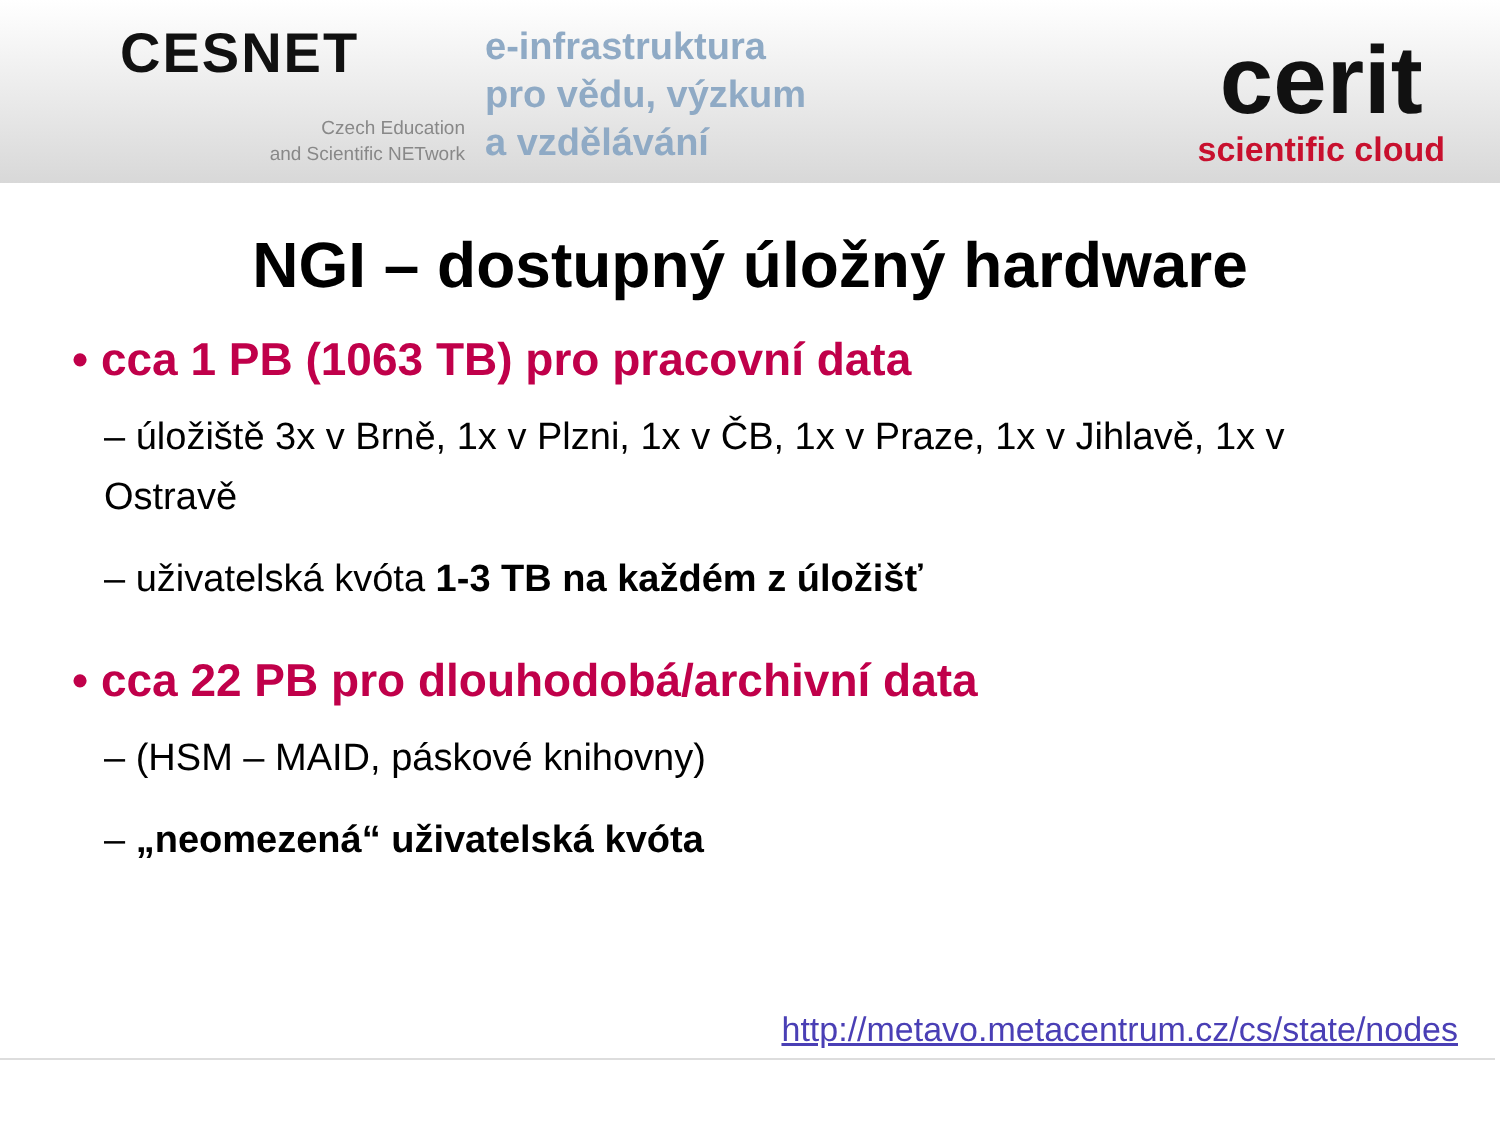CESNET
Czech Education
and Scientific NETwork
e-infrastruktura
pro vědu, výzkum
a vzdělávání
cerit
scientific cloud
NGI – dostupný úložný hardware
• cca 1 PB (1063 TB) pro pracovní data
– úložiště 3x v Brně, 1x v Plzni, 1x v ČB, 1x v Praze, 1x v Jihlavě, 1x v Ostravě
– uživatelská kvóta 1-3 TB na každém z úložišť
• cca 22 PB pro dlouhodobá/archivní data
– (HSM – MAID, páskové knihovny)
– „neomezená“ uživatelská kvóta
http://metavo.metacentrum.cz/cs/state/nodes